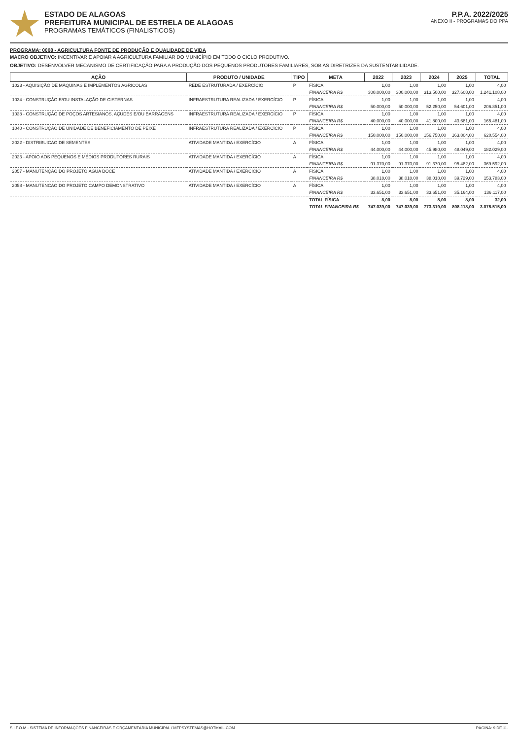ESTADO DE ALAGOAS
PREFEITURA MUNICIPAL DE ESTRELA DE ALAGOAS
PROGRAMAS TEMÁTICOS (FINALISTICOS)
P.P.A. 2022/2025
ANEXO II - PROGRAMAS DO PPA
PROGRAMA: 0008 - AGRICULTURA FONTE DE PRODUÇÃO E QUALIDADE DE VIDA
MACRO OBJETIVO: INCENTIVAR E APOIAR A AGRICULTURA FAMILIAR DO MUNICÍPIO EM TODO O CICLO PRODUTIVO.
OBJETIVO: DESENVOLVER MECANISMO DE CERTIFICAÇÃO PARA A PRODUÇÃO DOS PEQUENOS PRODUTORES FAMILIARES, SOB AS DIRETRIZES DA SUSTENTABILIDADE.
| AÇÃO | PRODUTO / UNIDADE | TIPO | META | 2022 | 2023 | 2024 | 2025 | TOTAL |
| --- | --- | --- | --- | --- | --- | --- | --- | --- |
| 1023 - AQUISIÇÃO DE MÁQUINAS E IMPLEMENTOS AGRICOLAS | REDE ESTRUTURADA / EXERCÍCIO | P | FÍSICA | 1,00 | 1,00 | 1,00 | 1,00 | 4,00 |
| | | | FINANCEIRA R$ | 300.000,00 | 300.000,00 | 313.500,00 | 327.608,00 | 1.241.108,00 |
| 1034 - CONSTRUÇÃO E/OU INSTALAÇÃO DE CISTERNAS | INFRAESTRUTURA REALIZADA / EXERCÍCIO | P | FÍSICA | 1,00 | 1,00 | 1,00 | 1,00 | 4,00 |
| | | | FINANCEIRA R$ | 50.000,00 | 50.000,00 | 52.250,00 | 54.601,00 | 206.851,00 |
| 1038 - CONSTRUÇÃO DE POÇOS ARTESIANOS, AÇUDES E/OU BARRAGENS | INFRAESTRUTURA REALIZADA / EXERCÍCIO | P | FÍSICA | 1,00 | 1,00 | 1,00 | 1,00 | 4,00 |
| | | | FINANCEIRA R$ | 40.000,00 | 40.000,00 | 41.800,00 | 43.681,00 | 165.481,00 |
| 1040 - CONSTRUÇÃO DE UNIDADE DE BENEFICIAMENTO DE PEIXE | INFRAESTRUTURA REALIZADA / EXERCÍCIO | P | FÍSICA | 1,00 | 1,00 | 1,00 | 1,00 | 4,00 |
| | | | FINANCEIRA R$ | 150.000,00 | 150.000,00 | 156.750,00 | 163.804,00 | 620.554,00 |
| 2022 - DISTRIBUICAO DE SEMENTES | ATIVIDADE MANTIDA / EXERCÍCIO | A | FÍSICA | 1,00 | 1,00 | 1,00 | 1,00 | 4,00 |
| | | | FINANCEIRA R$ | 44.000,00 | 44.000,00 | 45.980,00 | 48.049,00 | 182.029,00 |
| 2023 - APOIO AOS PEQUENOS E MÉDIOS PRODUTORES RURAIS | ATIVIDADE MANTIDA / EXERCÍCIO | A | FÍSICA | 1,00 | 1,00 | 1,00 | 1,00 | 4,00 |
| | | | FINANCEIRA R$ | 91.370,00 | 91.370,00 | 91.370,00 | 95.482,00 | 369.592,00 |
| 2057 - MANUTENÇÃO DO PROJETO ÁGUA DOCE | ATIVIDADE MANTIDA / EXERCÍCIO | A | FÍSICA | 1,00 | 1,00 | 1,00 | 1,00 | 4,00 |
| | | | FINANCEIRA R$ | 38.018,00 | 38.018,00 | 38.018,00 | 39.729,00 | 153.783,00 |
| 2058 - MANUTENCAO DO PROJETO CAMPO DEMONSTRATIVO | ATIVIDADE MANTIDA / EXERCÍCIO | A | FÍSICA | 1,00 | 1,00 | 1,00 | 1,00 | 4,00 |
| | | | FINANCEIRA R$ | 33.651,00 | 33.651,00 | 33.651,00 | 35.164,00 | 136.117,00 |
| | | | TOTAL FÍSICA | 8,00 | 8,00 | 8,00 | 8,00 | 32,00 |
| | | | TOTAL FINANCEIRA R$ | 747.039,00 | 747.039,00 | 773.319,00 | 808.118,00 | 3.075.515,00 |
S.I.F.O.M - SISTEMA DE INFORMAÇÕES FINANCEIRAS E ORÇAMENTÁRIA MUNICIPAL / MFPSYSTEMAS@HOTMAIL.COM PÁGINA: 9 DE 11.